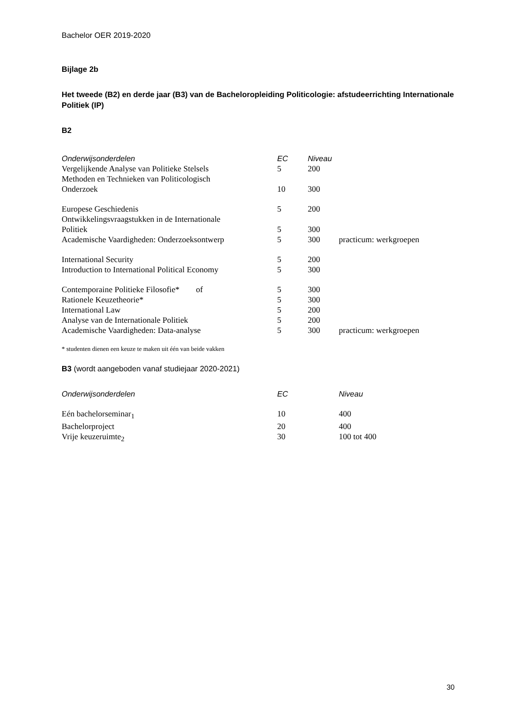Bachelor OER 2019-2020
Bijlage 2b
Het tweede (B2) en derde jaar (B3) van de Bacheloropleiding Politicologie: afstudeerrichting Internationale Politiek (IP)
B2
| Onderwijsonderdelen | EC | Niveau | |
| --- | --- | --- | --- |
| Vergelijkende Analyse van Politieke Stelsels | 5 | 200 | |
| Methoden en Technieken van Politicologisch Onderzoek | 10 | 300 | |
| Europese Geschiedenis | 5 | 200 | |
| Ontwikkelingsvraagstukken in de Internationale Politiek | 5 | 300 | |
| Academische Vaardigheden: Onderzoeksontwerp | 5 | 300 | practicum: werkgroepen |
| International Security | 5 | 200 | |
| Introduction to International Political Economy | 5 | 300 | |
| Contemporaine Politieke Filosofie* of | 5 | 300 | |
| Rationele Keuzetheorie* | 5 | 300 | |
| International Law | 5 | 200 | |
| Analyse van de Internationale Politiek | 5 | 200 | |
| Academische Vaardigheden: Data-analyse | 5 | 300 | practicum: werkgroepen |
* studenten dienen een keuze te maken uit één van beide vakken
B3 (wordt aangeboden vanaf studiejaar 2020-2021)
| Onderwijsonderdelen | EC | Niveau |
| --- | --- | --- |
| Eén bachelorseminar<sub>1</sub> | 10 | 400 |
| Bachelorproject | 20 | 400 |
| Vrije keuzeruimte<sub>2</sub> | 30 | 100 tot 400 |
30